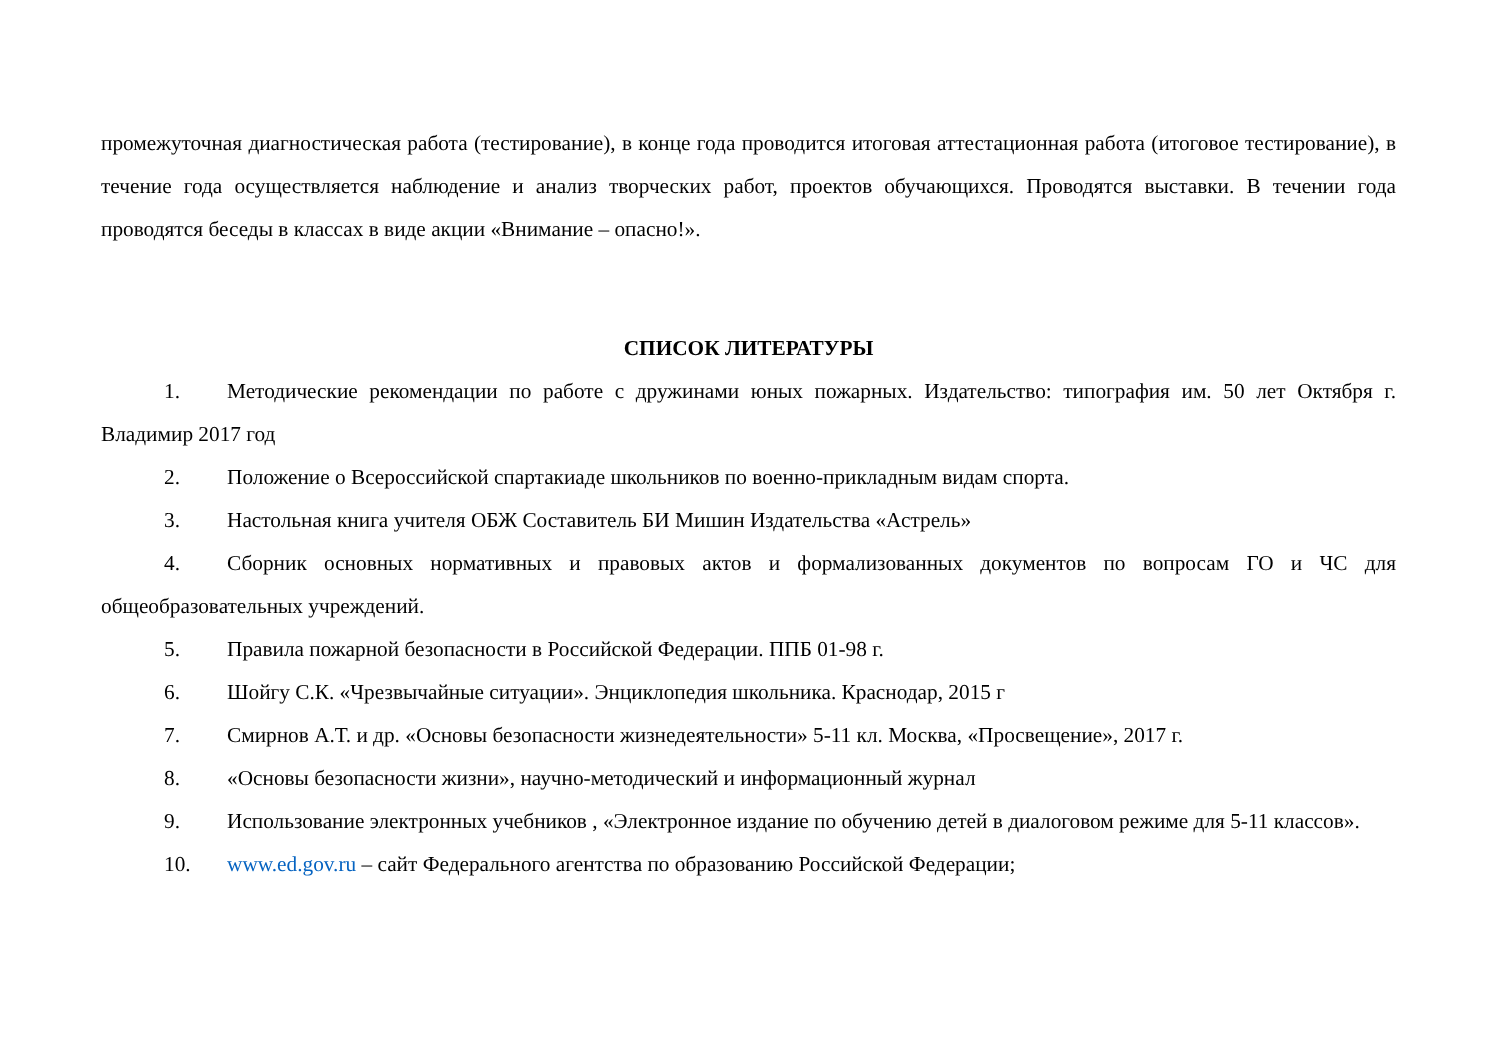промежуточная диагностическая работа (тестирование), в конце года проводится итоговая аттестационная работа (итоговое тестирование), в течение года осуществляется наблюдение и анализ творческих работ, проектов обучающихся. Проводятся выставки. В течении года проводятся беседы в классах в виде акции «Внимание – опасно!».
СПИСОК ЛИТЕРАТУРЫ
1. Методические рекомендации по работе с дружинами юных пожарных. Издательство: типография им. 50 лет Октября г. Владимир 2017 год
2. Положение о Всероссийской спартакиаде школьников по военно-прикладным видам спорта.
3. Настольная книга учителя ОБЖ Составитель БИ Мишин Издательства «Астрель»
4. Сборник основных нормативных и правовых актов и формализованных документов по вопросам ГО и ЧС для общеобразовательных учреждений.
5. Правила пожарной безопасности в Российской Федерации. ППБ 01-98 г.
6. Шойгу С.К. «Чрезвычайные ситуации». Энциклопедия школьника. Краснодар, 2015 г
7. Смирнов А.Т. и др. «Основы безопасности жизнедеятельности» 5-11 кл. Москва, «Просвещение», 2017 г.
8. «Основы безопасности жизни», научно-методический и информационный журнал
9. Использование электронных учебников , «Электронное издание по обучению детей в диалоговом режиме для 5-11 классов».
10. www.ed.gov.ru – сайт Федерального агентства по образованию Российской Федерации;